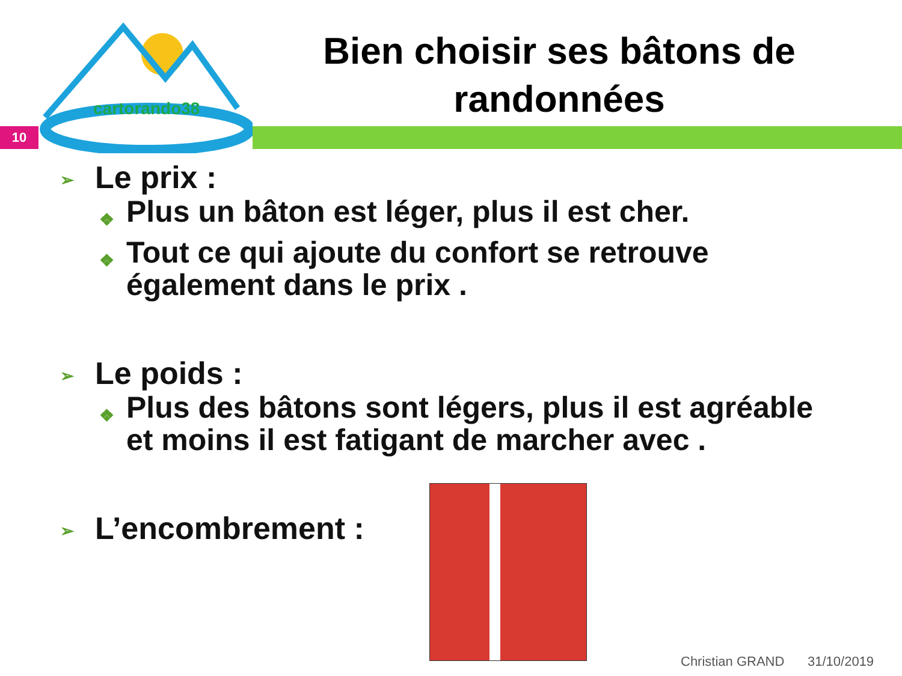cartorando38
Bien choisir ses bâtons de randonnées
10
➢ Le prix :
❖ Plus un bâton est léger, plus il est cher.
❖ Tout ce qui ajoute du confort se retrouve également dans le prix .
➢ Le poids :
❖ Plus des bâtons sont légers, plus il est agréable et moins il est fatigant de marcher avec .
➢ L’encombrement :
Christian GRAND 31/10/2019